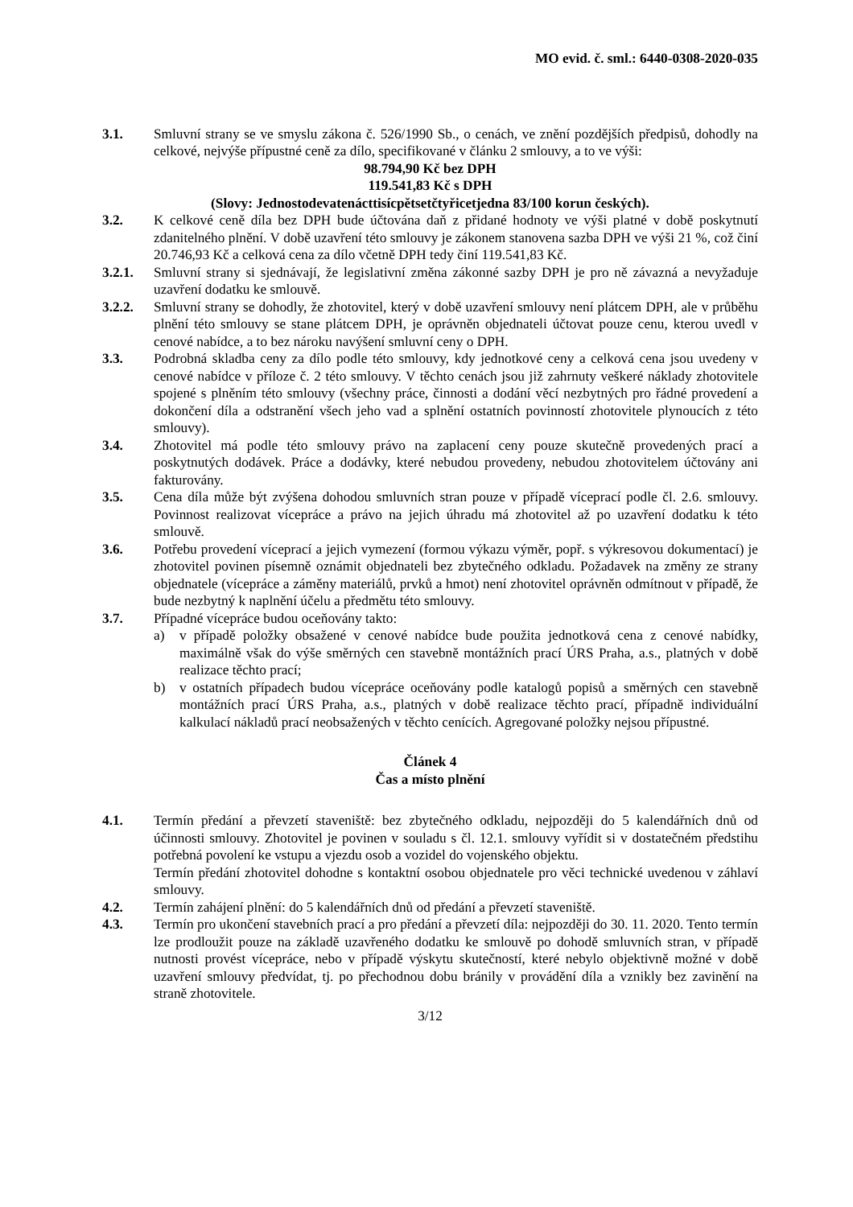MO evid. č. sml.: 6440-0308-2020-035
3.1. Smluvní strany se ve smyslu zákona č. 526/1990 Sb., o cenách, ve znění pozdějších předpisů, dohodly na celkové, nejvýše přípustné ceně za dílo, specifikované v článku 2 smlouvy, a to ve výši:
98.794,90 Kč bez DPH
119.541,83 Kč s DPH
(Slovy: Jednostodevatenácttisícpětsetčtyřicetjedna 83/100 korun českých).
3.2. K celkové ceně díla bez DPH bude účtována daň z přidané hodnoty ve výši platné v době poskytnutí zdanitelného plnění. V době uzavření této smlouvy je zákonem stanovena sazba DPH ve výši 21 %, což činí 20.746,93 Kč a celková cena za dílo včetně DPH tedy činí 119.541,83 Kč.
3.2.1. Smluvní strany si sjednávají, že legislativní změna zákonné sazby DPH je pro ně závazná a nevyžaduje uzavření dodatku ke smlouvě.
3.2.2. Smluvní strany se dohodly, že zhotovitel, který v době uzavření smlouvy není plátcem DPH, ale v průběhu plnění této smlouvy se stane plátcem DPH, je oprávněn objednateli účtovat pouze cenu, kterou uvedl v cenové nabídce, a to bez nároku navýšení smluvní ceny o DPH.
3.3. Podrobná skladba ceny za dílo podle této smlouvy, kdy jednotkové ceny a celková cena jsou uvedeny v cenové nabídce v příloze č. 2 této smlouvy. V těchto cenách jsou již zahrnuty veškeré náklady zhotovitele spojené s plněním této smlouvy (všechny práce, činnosti a dodání věcí nezbytných pro řádné provedení a dokončení díla a odstranění všech jeho vad a splnění ostatních povinností zhotovitele plynoucích z této smlouvy).
3.4. Zhotovitel má podle této smlouvy právo na zaplacení ceny pouze skutečně provedených prací a poskytnutých dodávek. Práce a dodávky, které nebudou provedeny, nebudou zhotovitelem účtovány ani fakturovány.
3.5. Cena díla může být zvýšena dohodou smluvních stran pouze v případě víceprací podle čl. 2.6. smlouvy. Povinnost realizovat vícepráce a právo na jejich úhradu má zhotovitel až po uzavření dodatku k této smlouvě.
3.6. Potřebu provedení víceprací a jejich vymezení (formou výkazu výměr, popř. s výkresovou dokumentací) je zhotovitel povinen písemně oznámit objednateli bez zbytečného odkladu. Požadavek na změny ze strany objednatele (vícepráce a záměny materiálů, prvků a hmot) není zhotovitel oprávněn odmítnout v případě, že bude nezbytný k naplnění účelu a předmětu této smlouvy.
3.7. Případné vícepráce budou oceňovány takto:
a) v případě položky obsažené v cenové nabídce bude použita jednotková cena z cenové nabídky, maximálně však do výše směrných cen stavebně montážních prací ÚRS Praha, a.s., platných v době realizace těchto prací;
b) v ostatních případech budou vícepráce oceňovány podle katalogů popisů a směrných cen stavebně montážních prací ÚRS Praha, a.s., platných v době realizace těchto prací, případně individuální kalkulací nákladů prací neobsažených v těchto cenících. Agregované položky nejsou přípustné.
Článek 4
Čas a místo plnění
4.1. Termín předání a převzetí staveniště: bez zbytečného odkladu, nejpozději do 5 kalendářních dnů od účinnosti smlouvy. Zhotovitel je povinen v souladu s čl. 12.1. smlouvy vyřídit si v dostatečném předstihu potřebná povolení ke vstupu a vjezdu osob a vozidel do vojenského objektu.
Termín předání zhotovitel dohodne s kontaktní osobou objednatele pro věci technické uvedenou v záhlaví smlouvy.
4.2. Termín zahájení plnění: do 5 kalendářních dnů od předání a převzetí staveniště.
4.3. Termín pro ukončení stavebních prací a pro předání a převzetí díla: nejpozději do 30. 11. 2020. Tento termín lze prodloužit pouze na základě uzavřeného dodatku ke smlouvě po dohodě smluvních stran, v případě nutnosti provést vícepráce, nebo v případě výskytu skutečností, které nebylo objektivně možné v době uzavření smlouvy předvídat, tj. po přechodnou dobu bránily v provádění díla a vznikly bez zavinění na straně zhotovitele.
3/12